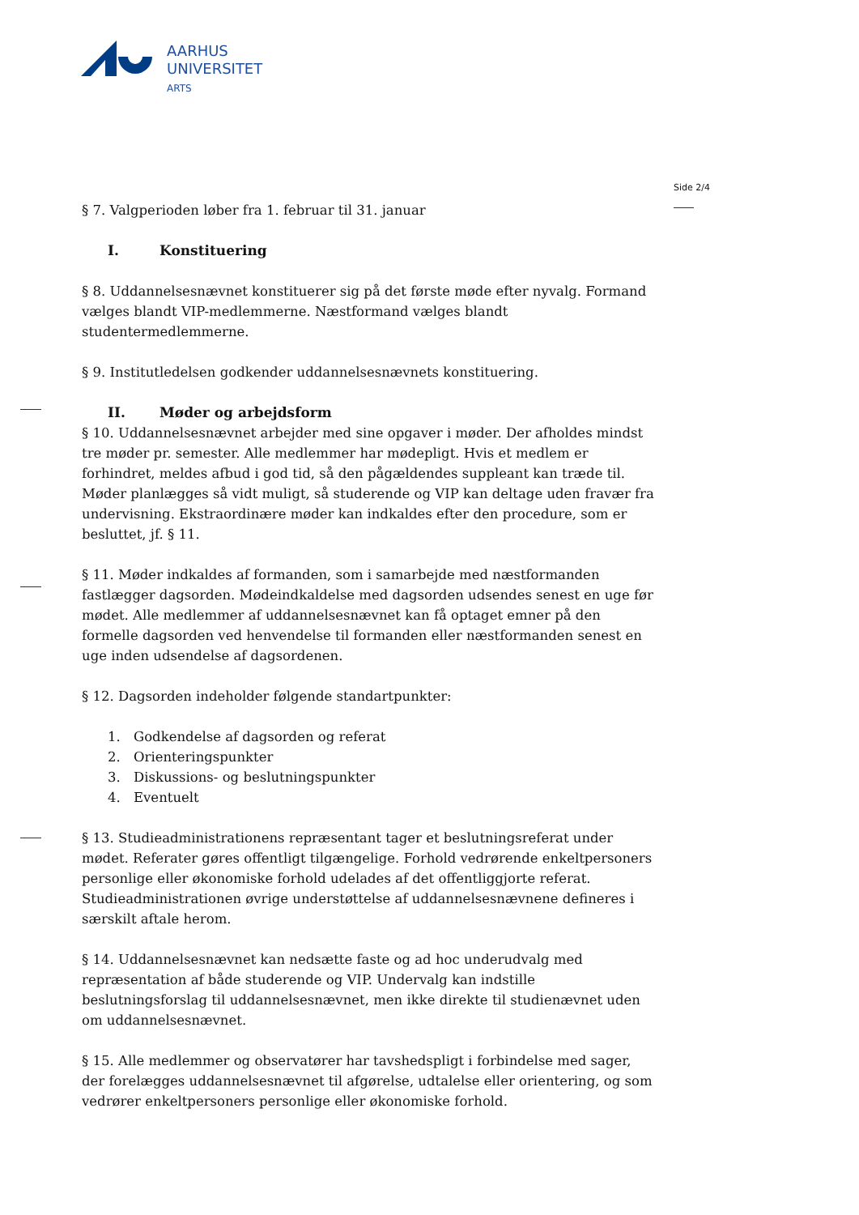AARHUS
UNIVERSITET
ARTS
Side 2/4
§ 7. Valgperioden løber fra 1. februar til 31. januar
I. Konstituering
§ 8. Uddannelsesnævnet konstituerer sig på det første møde efter nyvalg. Formand vælges blandt VIP-medlemmerne. Næstformand vælges blandt studentermedlemmerne.
§ 9. Institutledelsen godkender uddannelsesnævnets konstituering.
II. Møder og arbejdsform
§ 10. Uddannelsesnævnet arbejder med sine opgaver i møder. Der afholdes mindst tre møder pr. semester. Alle medlemmer har mødepligt. Hvis et medlem er forhindret, meldes afbud i god tid, så den pågældendes suppleant kan træde til. Møder planlægges så vidt muligt, så studerende og VIP kan deltage uden fravær fra undervisning. Ekstraordinære møder kan indkaldes efter den procedure, som er besluttet, jf. § 11.
§ 11. Møder indkaldes af formanden, som i samarbejde med næstformanden fastlægger dagsorden. Mødeindkaldelse med dagsorden udsendes senest en uge før mødet. Alle medlemmer af uddannelsesnævnet kan få optaget emner på den formelle dagsorden ved henvendelse til formanden eller næstformanden senest en uge inden udsendelse af dagsordenen.
§ 12. Dagsorden indeholder følgende standartpunkter:
1. Godkendelse af dagsorden og referat
2. Orienteringspunkter
3. Diskussions- og beslutningspunkter
4. Eventuelt
§ 13. Studieadministrationens repræsentant tager et beslutningsreferat under mødet. Referater gøres offentligt tilgængelige. Forhold vedrørende enkeltpersoners personlige eller økonomiske forhold udelades af det offentliggjorte referat. Studieadministrationen øvrige understøttelse af uddannelsesnævnene defineres i særskilt aftale herom.
§ 14. Uddannelsesnævnet kan nedsætte faste og ad hoc underudvalg med repræsentation af både studerende og VIP. Undervalg kan indstille beslutningsforslag til uddannelsesnævnet, men ikke direkte til studienævnet uden om uddannelsesnævnet.
§ 15. Alle medlemmer og observatører har tavshedspligt i forbindelse med sager, der forelægges uddannelsesnævnet til afgørelse, udtalelse eller orientering, og som vedrører enkeltpersoners personlige eller økonomiske forhold.